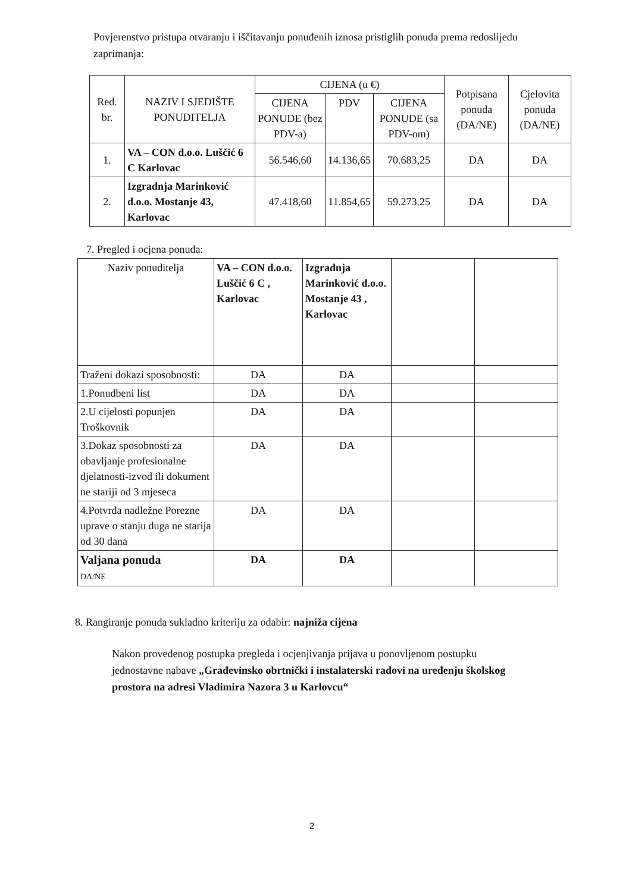Povjerenstvo pristupa otvaranju i iščitavanju ponuđenih iznosa pristiglih ponuda prema redoslijedu zaprimanja:
| Red. br. | NAZIV I SJEDIŠTE PONUDITELJA | CIJENA (u €) | | | Potpisana ponuda (DA/NE) | Cjelovita ponuda (DA/NE) |
| --- | --- | --- | --- | --- | --- | --- |
| | | CIJENA PONUDE (bez PDV-a) | PDV | CIJENA PONUDE (sa PDV-om) | | |
| 1. | VA – CON d.o.o. Luščić 6 C Karlovac | 56.546,60 | 14.136,65 | 70.683,25 | DA | DA |
| 2. | Izgradnja Marinković d.o.o. Mostanje 43, Karlovac | 47.418,60 | 11.854,65 | 59.273.25 | DA | DA |
7. Pregled i ocjena ponuda:
| Naziv ponuditelja | VA – CON d.o.o. Luščić 6 C , Karlovac | Izgradnja Marinković d.o.o. Mostanje 43 , Karlovac | | |
| Traženi dokazi sposobnosti: | DA | DA | | |
| 1.Ponudbeni list | DA | DA | | |
| 2.U cijelosti popunjen Troškovnik | DA | DA | | |
| 3.Dokaz sposobnosti za obavljanje profesionalne djelatnosti-izvod ili dokument ne stariji od 3 mjeseca | DA | DA | | |
| 4.Potvrda nadležne Porezne uprave o stanju duga ne starija od 30 dana | DA | DA | | |
| Valjana ponuda DA/NE | DA | DA | | |
8. Rangiranje ponuda sukladno kriteriju za odabir: najniža cijena
Nakon provedenog postupka pregleda i ocjenjivanja prijava u ponovljenom postupku jednostavne nabave „Građevinsko obrtnički i instalaterski radovi na uređenju školskog prostora na adresi Vladimira Nazora 3 u Karlovcu“
2